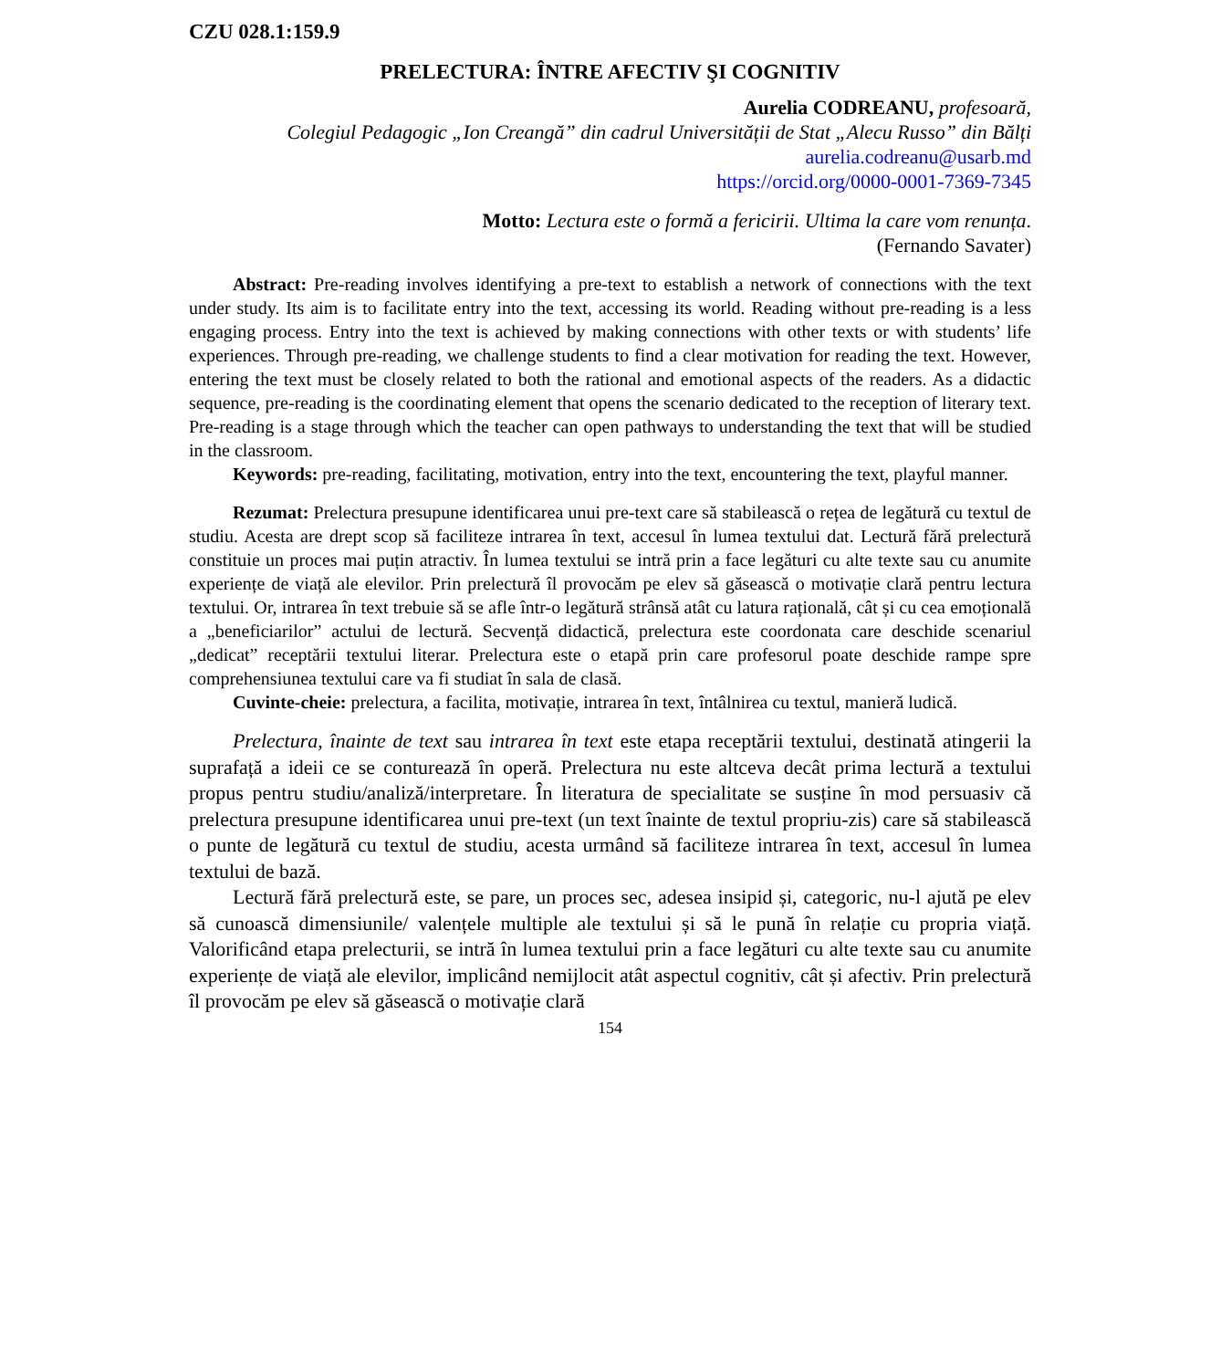CZU 028.1:159.9
PRELECTURA: ÎNTRE AFECTIV ŞI COGNITIV
Aurelia CODREANU, profesoară,
Colegiul Pedagogic „Ion Creangă” din cadrul Universității de Stat „Alecu Russo” din Bălți
aurelia.codreanu@usarb.md
https://orcid.org/0000-0001-7369-7345
Motto: Lectura este o formă a fericirii. Ultima la care vom renunța.
(Fernando Savater)
Abstract: Pre-reading involves identifying a pre-text to establish a network of connections with the text under study. Its aim is to facilitate entry into the text, accessing its world. Reading without pre-reading is a less engaging process. Entry into the text is achieved by making connections with other texts or with students’ life experiences. Through pre-reading, we challenge students to find a clear motivation for reading the text. However, entering the text must be closely related to both the rational and emotional aspects of the readers. As a didactic sequence, pre-reading is the coordinating element that opens the scenario dedicated to the reception of literary text. Pre-reading is a stage through which the teacher can open pathways to understanding the text that will be studied in the classroom.
Keywords: pre-reading, facilitating, motivation, entry into the text, encountering the text, playful manner.
Rezumat: Prelectura presupune identificarea unui pre-text care să stabilească o rețea de legătură cu textul de studiu. Acesta are drept scop să faciliteze intrarea în text, accesul în lumea textului dat. Lectură fără prelectură constituie un proces mai puțin atractiv. În lumea textului se intră prin a face legături cu alte texte sau cu anumite experiențe de viață ale elevilor. Prin prelectură îl provocăm pe elev să găsească o motivație clară pentru lectura textului. Or, intrarea în text trebuie să se afle într-o legătură strânsă atât cu latura rațională, cât și cu cea emoțională a „beneficiarilor” actului de lectură. Secvență didactică, prelectura este coordonata care deschide scenariul „dedicat” receptării textului literar. Prelectura este o etapă prin care profesorul poate deschide rampe spre comprehensiunea textului care va fi studiat în sala de clasă.
Cuvinte-cheie: prelectura, a facilita, motivație, intrarea în text, întâlnirea cu textul, manieră ludică.
Prelectura, înainte de text sau intrarea în text este etapa receptării textului, destinată atingerii la suprafață a ideii ce se conturează în operă. Prelectura nu este altceva decât prima lectură a textului propus pentru studiu/analiză/interpretare. În literatura de specialitate se susține în mod persuasiv că prelectura presupune identificarea unui pre-text (un text înainte de textul propriu-zis) care să stabilească o punte de legătură cu textul de studiu, acesta urmând să faciliteze intrarea în text, accesul în lumea textului de bază.
Lectură fără prelectură este, se pare, un proces sec, adesea insipid și, categoric, nu-l ajută pe elev să cunoască dimensiunile/ valențele multiple ale textului și să le pună în relație cu propria viață. Valorificând etapa prelecturii, se intră în lumea textului prin a face legături cu alte texte sau cu anumite experiențe de viață ale elevilor, implicând nemijlocit atât aspectul cognitiv, cât și afectiv. Prin prelectură îl provocăm pe elev să găsească o motivație clară
154